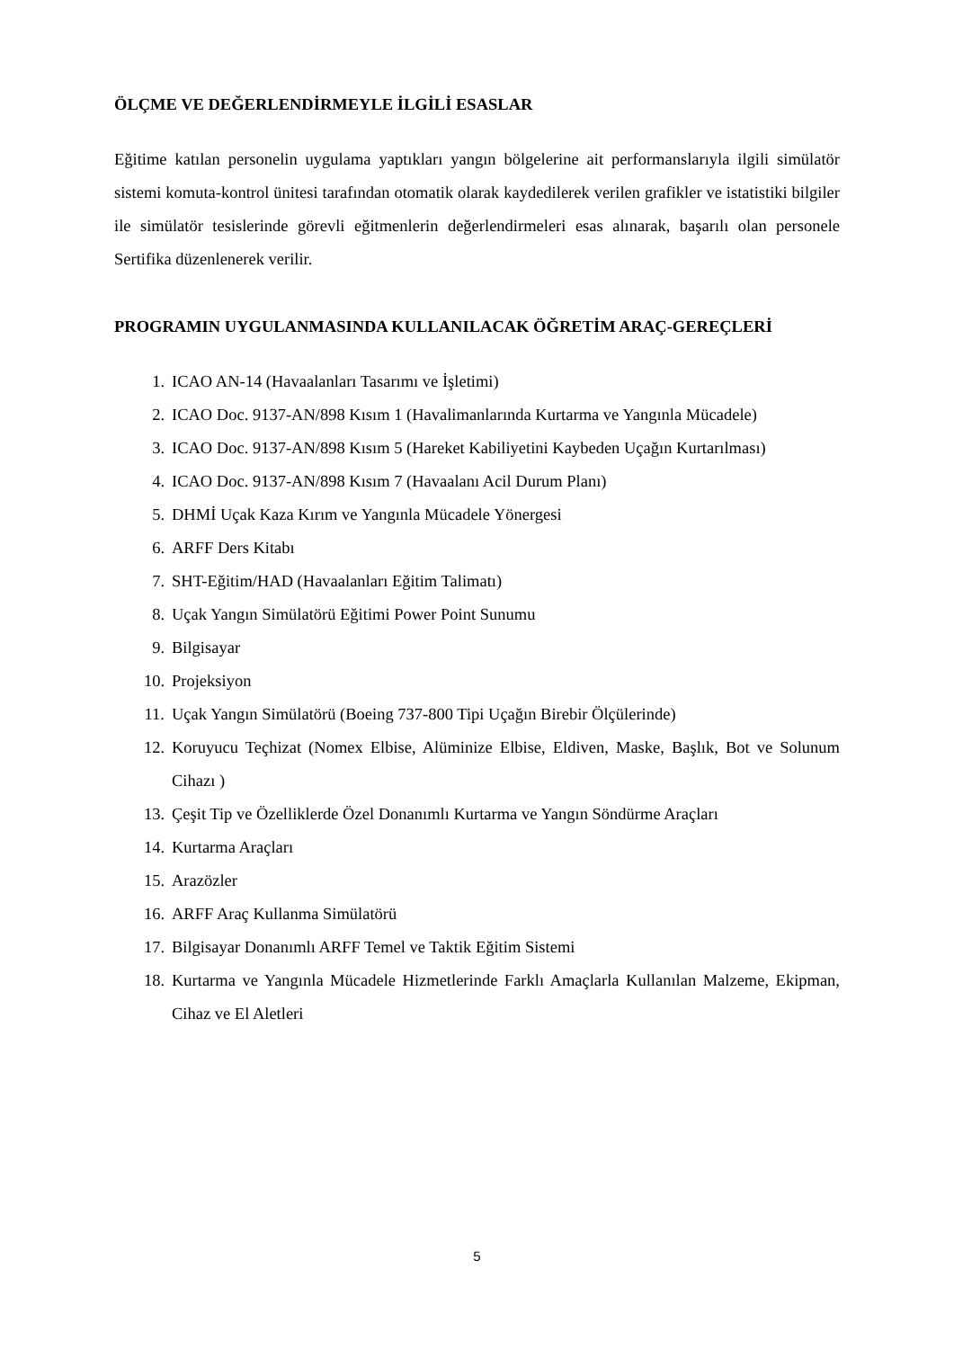ÖLÇME VE DEĞERLENDİRMEYLE İLGİLİ ESASLAR
Eğitime katılan personelin uygulama yaptıkları yangın bölgelerine ait performanslarıyla ilgili simülatör sistemi komuta-kontrol ünitesi tarafından otomatik olarak kaydedilerek verilen grafikler ve istatistiki bilgiler ile simülatör tesislerinde görevli eğitmenlerin değerlendirmeleri esas alınarak, başarılı olan personele Sertifika düzenlenerek verilir.
PROGRAMIN UYGULANMASINDA KULLANILACAK ÖĞRETİM ARAÇ-GEREÇLERİ
1. ICAO AN-14 (Havaalanları Tasarımı ve İşletimi)
2. ICAO Doc. 9137-AN/898 Kısım 1 (Havalimanlarında Kurtarma ve Yangınla Mücadele)
3. ICAO Doc. 9137-AN/898 Kısım 5 (Hareket Kabiliyetini Kaybeden Uçağın Kurtarılması)
4. ICAO Doc. 9137-AN/898 Kısım 7 (Havaalanı Acil Durum Planı)
5. DHMİ Uçak Kaza Kırım ve Yangınla Mücadele Yönergesi
6. ARFF Ders Kitabı
7. SHT-Eğitim/HAD (Havaalanları Eğitim Talimatı)
8. Uçak Yangın Simülatörü Eğitimi Power Point Sunumu
9. Bilgisayar
10. Projeksiyon
11. Uçak Yangın Simülatörü (Boeing 737-800 Tipi Uçağın Birebir Ölçülerinde)
12. Koruyucu Teçhizat (Nomex Elbise, Alüminize Elbise, Eldiven, Maske, Başlık, Bot ve Solunum Cihazı )
13. Çeşit Tip ve Özelliklerde Özel Donanımlı Kurtarma ve Yangın Söndürme Araçları
14. Kurtarma Araçları
15. Arazözler
16. ARFF Araç Kullanma Simülatörü
17. Bilgisayar Donanımlı ARFF Temel ve Taktik Eğitim Sistemi
18. Kurtarma ve Yangınla Mücadele Hizmetlerinde Farklı Amaçlarla Kullanılan Malzeme, Ekipman, Cihaz ve El Aletleri
5